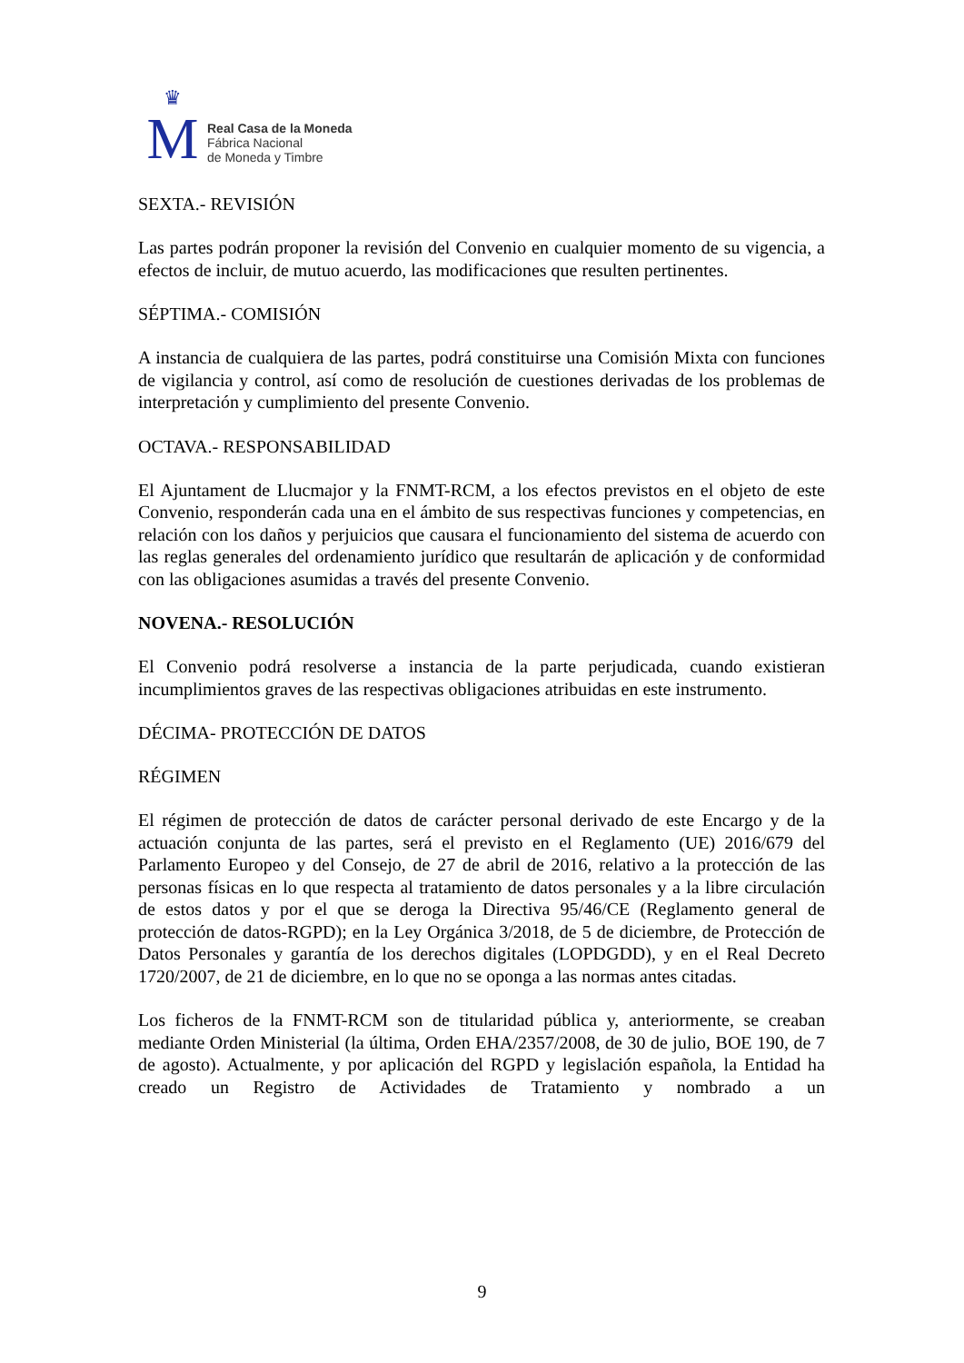♛
M
Real Casa de la Moneda
Fábrica Nacional
de Moneda y Timbre
SEXTA.- REVISIÓN
Las partes podrán proponer la revisión del Convenio en cualquier momento de su vigencia, a efectos de incluir, de mutuo acuerdo, las modificaciones que resulten pertinentes.
SÉPTIMA.- COMISIÓN
A instancia de cualquiera de las partes, podrá constituirse una Comisión Mixta con funciones de vigilancia y control, así como de resolución de cuestiones derivadas de los problemas de interpretación y cumplimiento del presente Convenio.
OCTAVA.- RESPONSABILIDAD
El Ajuntament de Llucmajor y la FNMT-RCM, a los efectos previstos en el objeto de este Convenio, responderán cada una en el ámbito de sus respectivas funciones y competencias, en relación con los daños y perjuicios que causara el funcionamiento del sistema de acuerdo con las reglas generales del ordenamiento jurídico que resultarán de aplicación y de conformidad con las obligaciones asumidas a través del presente Convenio.
NOVENA.- RESOLUCIÓN
El Convenio podrá resolverse a instancia de la parte perjudicada, cuando existieran incumplimientos graves de las respectivas obligaciones atribuidas en este instrumento.
DÉCIMA- PROTECCIÓN DE DATOS
RÉGIMEN
El régimen de protección de datos de carácter personal derivado de este Encargo y de la actuación conjunta de las partes, será el previsto en el Reglamento (UE) 2016/679 del Parlamento Europeo y del Consejo, de 27 de abril de 2016, relativo a la protección de las personas físicas en lo que respecta al tratamiento de datos personales y a la libre circulación de estos datos y por el que se deroga la Directiva 95/46/CE (Reglamento general de protección de datos-RGPD); en la Ley Orgánica 3/2018, de 5 de diciembre, de Protección de Datos Personales y garantía de los derechos digitales (LOPDGDD), y en el Real Decreto 1720/2007, de 21 de diciembre, en lo que no se oponga a las normas antes citadas.
Los ficheros de la FNMT-RCM son de titularidad pública y, anteriormente, se creaban mediante Orden Ministerial (la última, Orden EHA/2357/2008, de 30 de julio, BOE 190, de 7 de agosto). Actualmente, y por aplicación del RGPD y legislación española, la Entidad ha creado un Registro de Actividades de Tratamiento y nombrado a un
9